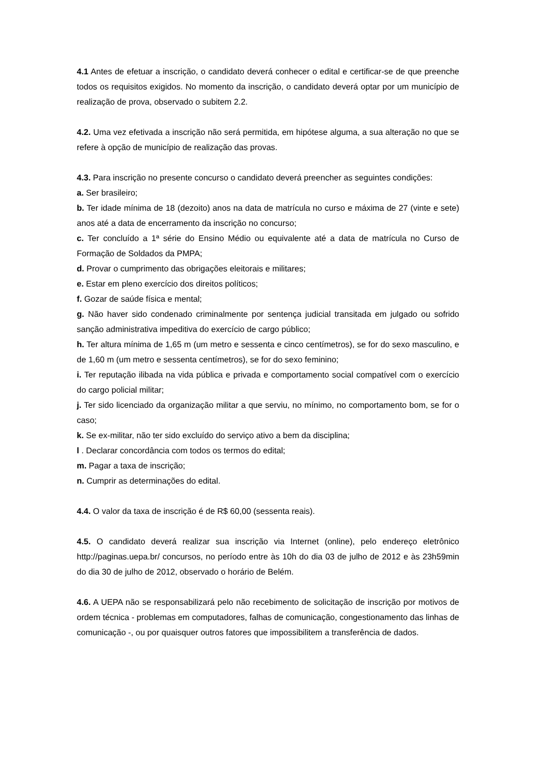4.1 Antes de efetuar a inscrição, o candidato deverá conhecer o edital e certificar-se de que preenche todos os requisitos exigidos. No momento da inscrição, o candidato deverá optar por um município de realização de prova, observado o subitem 2.2.
4.2. Uma vez efetivada a inscrição não será permitida, em hipótese alguma, a sua alteração no que se refere à opção de município de realização das provas.
4.3. Para inscrição no presente concurso o candidato deverá preencher as seguintes condições:
a. Ser brasileiro;
b. Ter idade mínima de 18 (dezoito) anos na data de matrícula no curso e máxima de 27 (vinte e sete) anos até a data de encerramento da inscrição no concurso;
c. Ter concluído a 1ª série do Ensino Médio ou equivalente até a data de matrícula no Curso de Formação de Soldados da PMPA;
d. Provar o cumprimento das obrigações eleitorais e militares;
e. Estar em pleno exercício dos direitos políticos;
f. Gozar de saúde física e mental;
g. Não haver sido condenado criminalmente por sentença judicial transitada em julgado ou sofrido sanção administrativa impeditiva do exercício de cargo público;
h. Ter altura mínima de 1,65 m (um metro e sessenta e cinco centímetros), se for do sexo masculino, e de 1,60 m (um metro e sessenta centímetros), se for do sexo feminino;
i. Ter reputação ilibada na vida pública e privada e comportamento social compatível com o exercício do cargo policial militar;
j. Ter sido licenciado da organização militar a que serviu, no mínimo, no comportamento bom, se for o caso;
k. Se ex-militar, não ter sido excluído do serviço ativo a bem da disciplina;
l . Declarar concordância com todos os termos do edital;
m. Pagar a taxa de inscrição;
n. Cumprir as determinações do edital.
4.4. O valor da taxa de inscrição é de R$ 60,00 (sessenta reais).
4.5. O candidato deverá realizar sua inscrição via Internet (online), pelo endereço eletrônico http://paginas.uepa.br/ concursos, no período entre às 10h do dia 03 de julho de 2012 e às 23h59min do dia 30 de julho de 2012, observado o horário de Belém.
4.6. A UEPA não se responsabilizará pelo não recebimento de solicitação de inscrição por motivos de ordem técnica - problemas em computadores, falhas de comunicação, congestionamento das linhas de comunicação -, ou por quaisquer outros fatores que impossibilitem a transferência de dados.